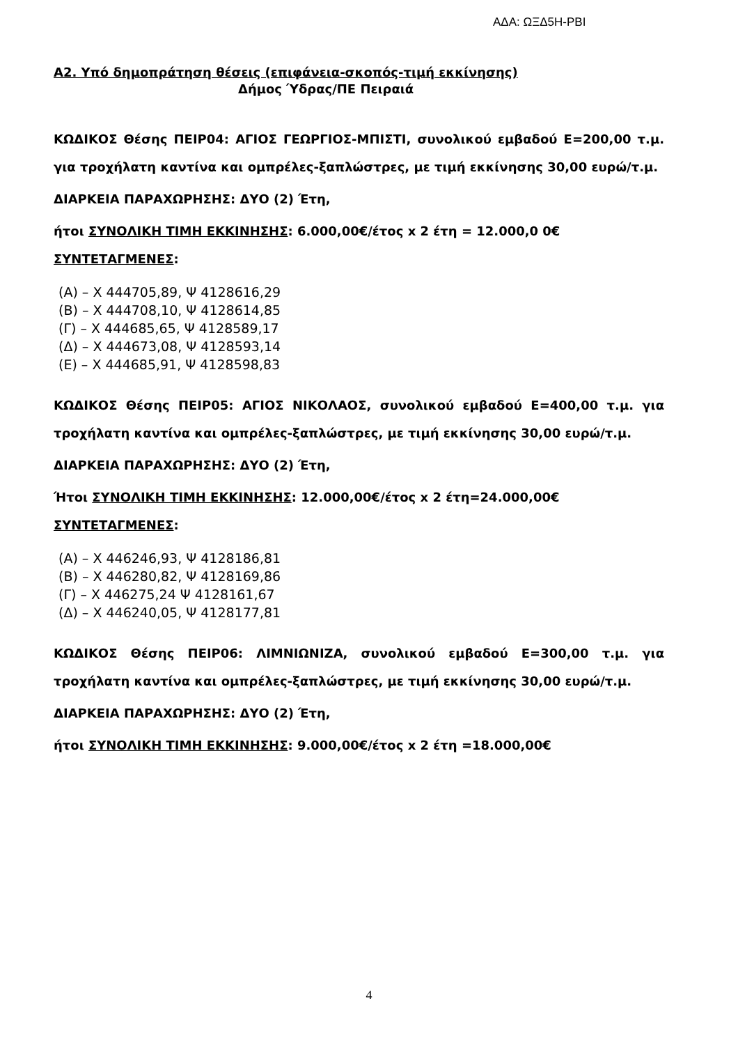ΑΔΑ: ΩΞΔ5Η-ΡΒΙ
Α2. Υπό δημοπράτηση θέσεις (επιφάνεια-σκοπός-τιμή εκκίνησης)
Δήμος Ύδρας/ΠΕ Πειραιά
ΚΩΔΙΚΟΣ Θέσης ΠΕΙΡ04: ΑΓΙΟΣ ΓΕΩΡΓΙΟΣ-ΜΠΙΣΤΙ, συνολικού εμβαδού Ε=200,00 τ.μ. για τροχήλατη καντίνα και ομπρέλες-ξαπλώστρες, με τιμή εκκίνησης 30,00 ευρώ/τ.μ.
ΔΙΑΡΚΕΙΑ ΠΑΡΑΧΩΡΗΣΗΣ: ΔΥΟ (2) Έτη,
ήτοι ΣΥΝΟΛΙΚΗ ΤΙΜΗ ΕΚΚΙΝΗΣΗΣ: 6.000,00€/έτος x 2 έτη = 12.000,0 0€
ΣΥΝΤΕΤΑΓΜΕΝΕΣ:
(Α) – Χ 444705,89, Ψ 4128616,29
(Β) – Χ 444708,10, Ψ 4128614,85
(Γ) – Χ 444685,65, Ψ 4128589,17
(Δ) – Χ 444673,08, Ψ 4128593,14
(Ε) – Χ 444685,91, Ψ 4128598,83
ΚΩΔΙΚΟΣ Θέσης ΠΕΙΡ05: ΑΓΙΟΣ ΝΙΚΟΛΑΟΣ, συνολικού εμβαδού Ε=400,00 τ.μ. για τροχήλατη καντίνα και ομπρέλες-ξαπλώστρες, με τιμή εκκίνησης 30,00 ευρώ/τ.μ.
ΔΙΑΡΚΕΙΑ ΠΑΡΑΧΩΡΗΣΗΣ: ΔΥΟ (2) Έτη,
Ήτοι ΣΥΝΟΛΙΚΗ ΤΙΜΗ ΕΚΚΙΝΗΣΗΣ: 12.000,00€/έτος x 2 έτη=24.000,00€
ΣΥΝΤΕΤΑΓΜΕΝΕΣ:
(Α) – Χ 446246,93, Ψ 4128186,81
(Β) – Χ 446280,82, Ψ 4128169,86
(Γ) – Χ 446275,24 Ψ 4128161,67
(Δ) – Χ 446240,05, Ψ 4128177,81
ΚΩΔΙΚΟΣ Θέσης ΠΕΙΡ06: ΛΙΜΝΙΩΝΙΖΑ, συνολικού εμβαδού Ε=300,00 τ.μ. για τροχήλατη καντίνα και ομπρέλες-ξαπλώστρες, με τιμή εκκίνησης 30,00 ευρώ/τ.μ.
ΔΙΑΡΚΕΙΑ ΠΑΡΑΧΩΡΗΣΗΣ: ΔΥΟ (2) Έτη,
ήτοι ΣΥΝΟΛΙΚΗ ΤΙΜΗ ΕΚΚΙΝΗΣΗΣ: 9.000,00€/έτος x 2 έτη =18.000,00€
4